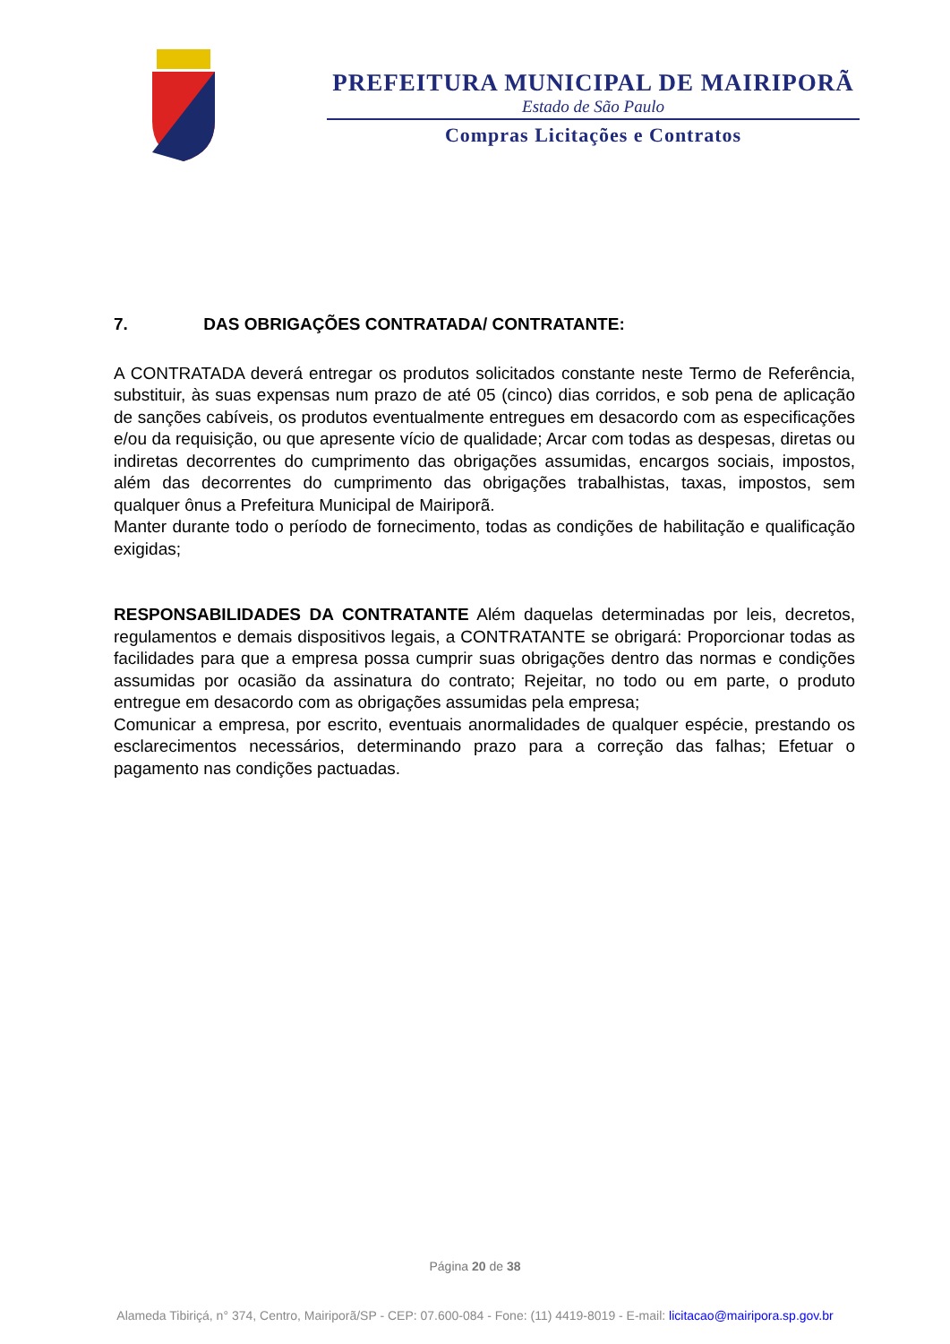PREFEITURA MUNICIPAL DE MAIRIPORÃ
Estado de São Paulo
Compras Licitações e Contratos
7. DAS OBRIGAÇÕES CONTRATADA/ CONTRATANTE:
A CONTRATADA deverá entregar os produtos solicitados constante neste Termo de Referência, substituir, às suas expensas num prazo de até 05 (cinco) dias corridos, e sob pena de aplicação de sanções cabíveis, os produtos eventualmente entregues em desacordo com as especificações e/ou da requisição, ou que apresente vício de qualidade; Arcar com todas as despesas, diretas ou indiretas decorrentes do cumprimento das obrigações assumidas, encargos sociais, impostos, além das decorrentes do cumprimento das obrigações trabalhistas, taxas, impostos, sem qualquer ônus a Prefeitura Municipal de Mairiporã.
Manter durante todo o período de fornecimento, todas as condições de habilitação e qualificação exigidas;
RESPONSABILIDADES DA CONTRATANTE Além daquelas determinadas por leis, decretos, regulamentos e demais dispositivos legais, a CONTRATANTE se obrigará: Proporcionar todas as facilidades para que a empresa possa cumprir suas obrigações dentro das normas e condições assumidas por ocasião da assinatura do contrato; Rejeitar, no todo ou em parte, o produto entregue em desacordo com as obrigações assumidas pela empresa;
Comunicar a empresa, por escrito, eventuais anormalidades de qualquer espécie, prestando os esclarecimentos necessários, determinando prazo para a correção das falhas; Efetuar o pagamento nas condições pactuadas.
Página 20 de 38
Alameda Tibiriçá, n° 374, Centro, Mairiporã/SP - CEP: 07.600-084 - Fone: (11) 4419-8019 - E-mail: licitacao@mairipora.sp.gov.br